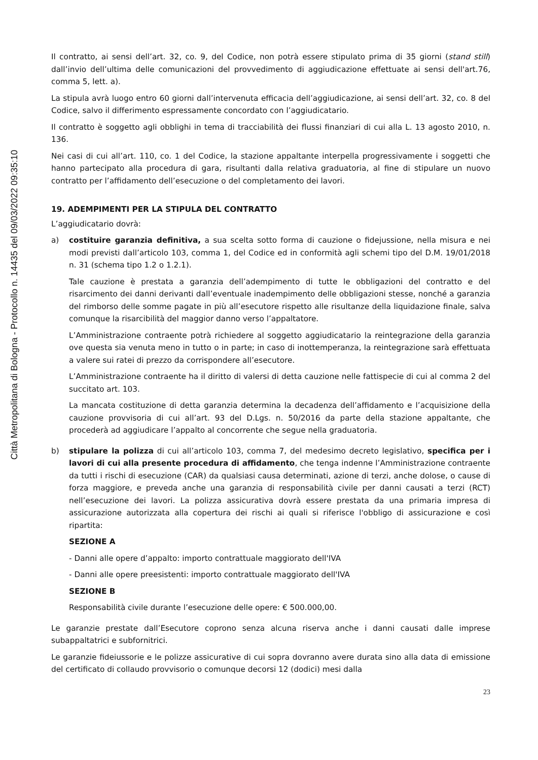Città Metropolitana di Bologna - Protocollo n. 14435 del 09/03/2022 09:35:10
Il contratto, ai sensi dell’art. 32, co. 9, del Codice, non potrà essere stipulato prima di 35 giorni (stand still) dall’invio dell’ultima delle comunicazioni del provvedimento di aggiudicazione effettuate ai sensi dell'art.76, comma 5, lett. a).
La stipula avrà luogo entro 60 giorni dall’intervenuta efficacia dell’aggiudicazione, ai sensi dell’art. 32, co. 8 del Codice, salvo il differimento espressamente concordato con l’aggiudicatario.
Il contratto è soggetto agli obblighi in tema di tracciabilità dei flussi finanziari di cui alla L. 13 agosto 2010, n. 136.
Nei casi di cui all’art. 110, co. 1 del Codice, la stazione appaltante interpella progressivamente i soggetti che hanno partecipato alla procedura di gara, risultanti dalla relativa graduatoria, al fine di stipulare un nuovo contratto per l’affidamento dell’esecuzione o del completamento dei lavori.
19. ADEMPIMENTI PER LA STIPULA DEL CONTRATTO
L’aggiudicatario dovrà:
a) costituire garanzia definitiva, a sua scelta sotto forma di cauzione o fidejussione, nella misura e nei modi previsti dall’articolo 103, comma 1, del Codice ed in conformità agli schemi tipo del D.M. 19/01/2018 n. 31 (schema tipo 1.2 o 1.2.1).
Tale cauzione è prestata a garanzia dell’adempimento di tutte le obbligazioni del contratto e del risarcimento dei danni derivanti dall’eventuale inadempimento delle obbligazioni stesse, nonché a garanzia del rimborso delle somme pagate in più all’esecutore rispetto alle risultanze della liquidazione finale, salva comunque la risarcibilità del maggior danno verso l’appaltatore.
L’Amministrazione contraente potrà richiedere al soggetto aggiudicatario la reintegrazione della garanzia ove questa sia venuta meno in tutto o in parte; in caso di inottemperanza, la reintegrazione sarà effettuata a valere sui ratei di prezzo da corrispondere all’esecutore.
L’Amministrazione contraente ha il diritto di valersi di detta cauzione nelle fattispecie di cui al comma 2 del succitato art. 103.
La mancata costituzione di detta garanzia determina la decadenza dell’affidamento e l’acquisizione della cauzione provvisoria di cui all’art. 93 del D.Lgs. n. 50/2016 da parte della stazione appaltante, che procederà ad aggiudicare l’appalto al concorrente che segue nella graduatoria.
b) stipulare la polizza di cui all’articolo 103, comma 7, del medesimo decreto legislativo, specifica per i lavori di cui alla presente procedura di affidamento, che tenga indenne l’Amministrazione contraente da tutti i rischi di esecuzione (CAR) da qualsiasi causa determinati, azione di terzi, anche dolose, o cause di forza maggiore, e preveda anche una garanzia di responsabilità civile per danni causati a terzi (RCT) nell’esecuzione dei lavori. La polizza assicurativa dovrà essere prestata da una primaria impresa di assicurazione autorizzata alla copertura dei rischi ai quali si riferisce l'obbligo di assicurazione e così ripartita:
SEZIONE A
- Danni alle opere d’appalto: importo contrattuale maggiorato dell'IVA
- Danni alle opere preesistenti: importo contrattuale maggiorato dell'IVA
SEZIONE B
Responsabilità civile durante l’esecuzione delle opere: € 500.000,00.
Le garanzie prestate dall’Esecutore coprono senza alcuna riserva anche i danni causati dalle imprese subappaltatrici e subfornitrici.
Le garanzie fideiussorie e le polizze assicurative di cui sopra dovranno avere durata sino alla data di emissione del certificato di collaudo provvisorio o comunque decorsi 12 (dodici) mesi dalla
23